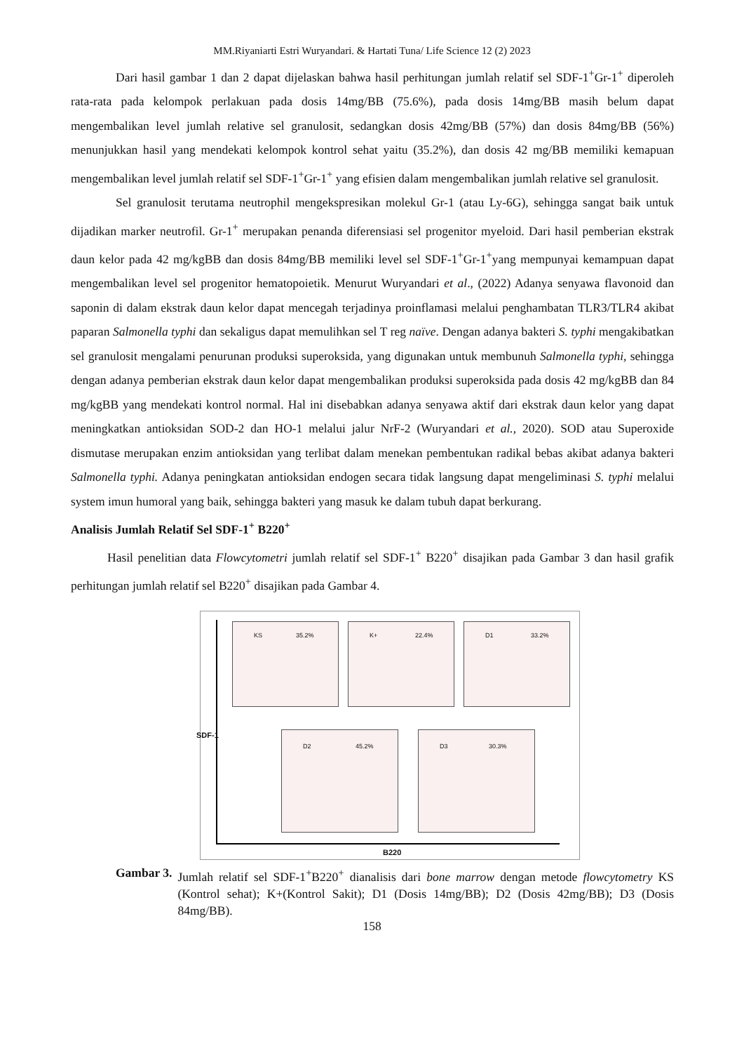MM.Riyaniarti Estri Wuryandari. & Hartati Tuna/ Life Science 12 (2) 2023
Dari hasil gambar 1 dan 2 dapat dijelaskan bahwa hasil perhitungan jumlah relatif sel SDF-1<sup>+</sup>Gr-1<sup>+</sup> diperoleh rata-rata pada kelompok perlakuan pada dosis 14mg/BB (75.6%), pada dosis 14mg/BB masih belum dapat mengembalikan level jumlah relative sel granulosit, sedangkan dosis 42mg/BB (57%) dan dosis 84mg/BB (56%) menunjukkan hasil yang mendekati kelompok kontrol sehat yaitu (35.2%), dan dosis 42 mg/BB memiliki kemapuan mengembalikan level jumlah relatif sel SDF-1<sup>+</sup>Gr-1<sup>+</sup> yang efisien dalam mengembalikan jumlah relative sel granulosit.
Sel granulosit terutama neutrophil mengekspresikan molekul Gr-1 (atau Ly-6G), sehingga sangat baik untuk dijadikan marker neutrofil. Gr-1<sup>+</sup> merupakan penanda diferensiasi sel progenitor myeloid. Dari hasil pemberian ekstrak daun kelor pada 42 mg/kgBB dan dosis 84mg/BB memiliki level sel SDF-1<sup>+</sup>Gr-1<sup>+</sup>yang mempunyai kemampuan dapat mengembalikan level sel progenitor hematopoietik. Menurut Wuryandari et al., (2022) Adanya senyawa flavonoid dan saponin di dalam ekstrak daun kelor dapat mencegah terjadinya proinflamasi melalui penghambatan TLR3/TLR4 akibat paparan Salmonella typhi dan sekaligus dapat memulihkan sel T reg naïve. Dengan adanya bakteri S. typhi mengakibatkan sel granulosit mengalami penurunan produksi superoksida, yang digunakan untuk membunuh Salmonella typhi, sehingga dengan adanya pemberian ekstrak daun kelor dapat mengembalikan produksi superoksida pada dosis 42 mg/kgBB dan 84 mg/kgBB yang mendekati kontrol normal. Hal ini disebabkan adanya senyawa aktif dari ekstrak daun kelor yang dapat meningkatkan antioksidan SOD-2 dan HO-1 melalui jalur NrF-2 (Wuryandari et al., 2020). SOD atau Superoxide dismutase merupakan enzim antioksidan yang terlibat dalam menekan pembentukan radikal bebas akibat adanya bakteri Salmonella typhi. Adanya peningkatan antioksidan endogen secara tidak langsung dapat mengeliminasi S. typhi melalui system imun humoral yang baik, sehingga bakteri yang masuk ke dalam tubuh dapat berkurang.
Analisis Jumlah Relatif Sel SDF-1<sup>+</sup> B220<sup>+</sup>
Hasil penelitian data Flowcytometri jumlah relatif sel SDF-1<sup>+</sup> B220<sup>+</sup> disajikan pada Gambar 3 dan hasil grafik perhitungan jumlah relatif sel B220<sup>+</sup> disajikan pada Gambar 4.
SDF-1
B220
KS 35.2% K+ 22.4% D1 33.2%
D2 45.2% D3 30.3%
Gambar 3. Jumlah relatif sel SDF-1<sup>+</sup>B220<sup>+</sup> dianalisis dari bone marrow dengan metode flowcytometry KS (Kontrol sehat); K+(Kontrol Sakit); D1 (Dosis 14mg/BB); D2 (Dosis 42mg/BB); D3 (Dosis 84mg/BB).
158